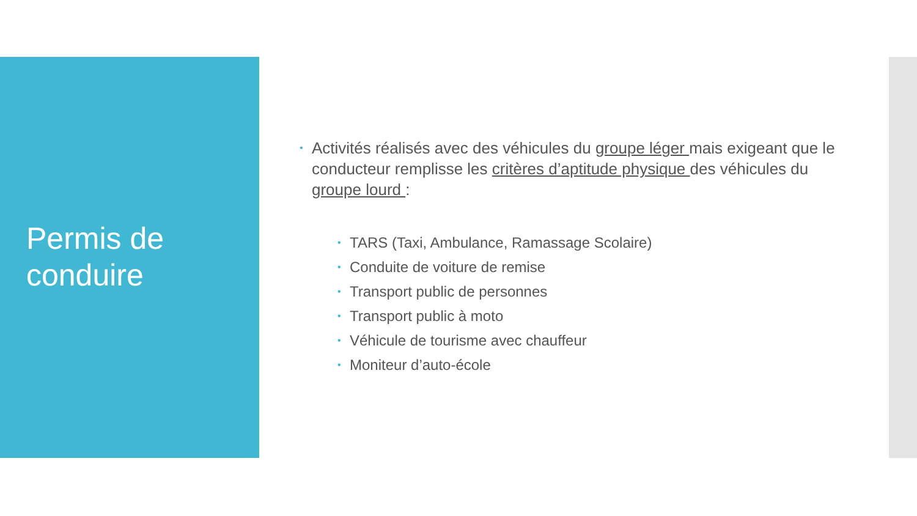Permis de
conduire
• Activités réalisés avec des véhicules du groupe léger mais exigeant que le conducteur remplisse les critères d’aptitude physique des véhicules du groupe lourd :
• TARS (Taxi, Ambulance, Ramassage Scolaire)
• Conduite de voiture de remise
• Transport public de personnes
• Transport public à moto
• Véhicule de tourisme avec chauffeur
• Moniteur d’auto-école